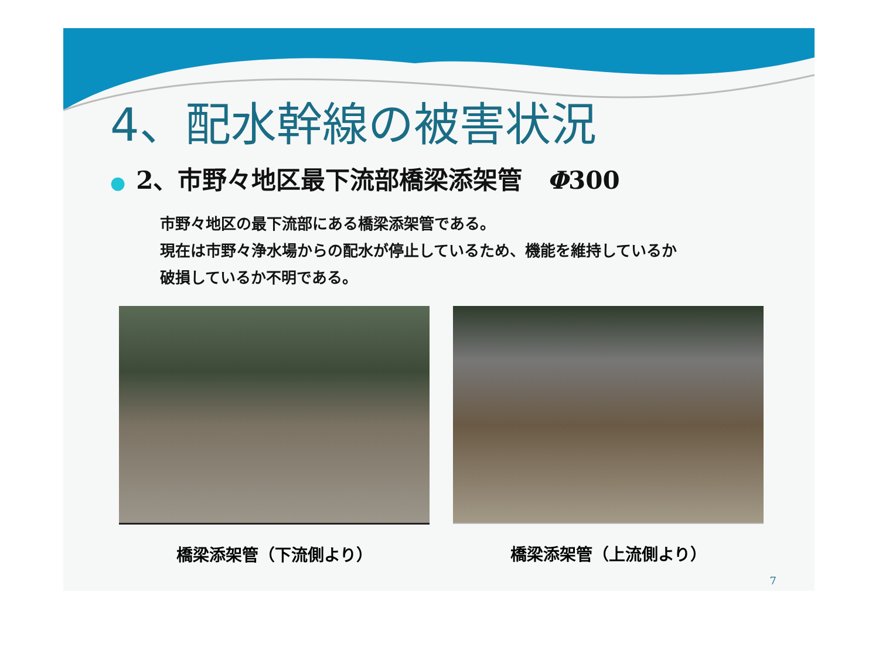4、配水幹線の被害状況
● 2、市野々地区最下流部橋梁添架管　Φ300
市野々地区の最下流部にある橋梁添架管である。
現在は市野々浄水場からの配水が停止しているため、機能を維持しているか
破損しているか不明である。
橋梁添架管（下流側より） 橋梁添架管（上流側より）
7